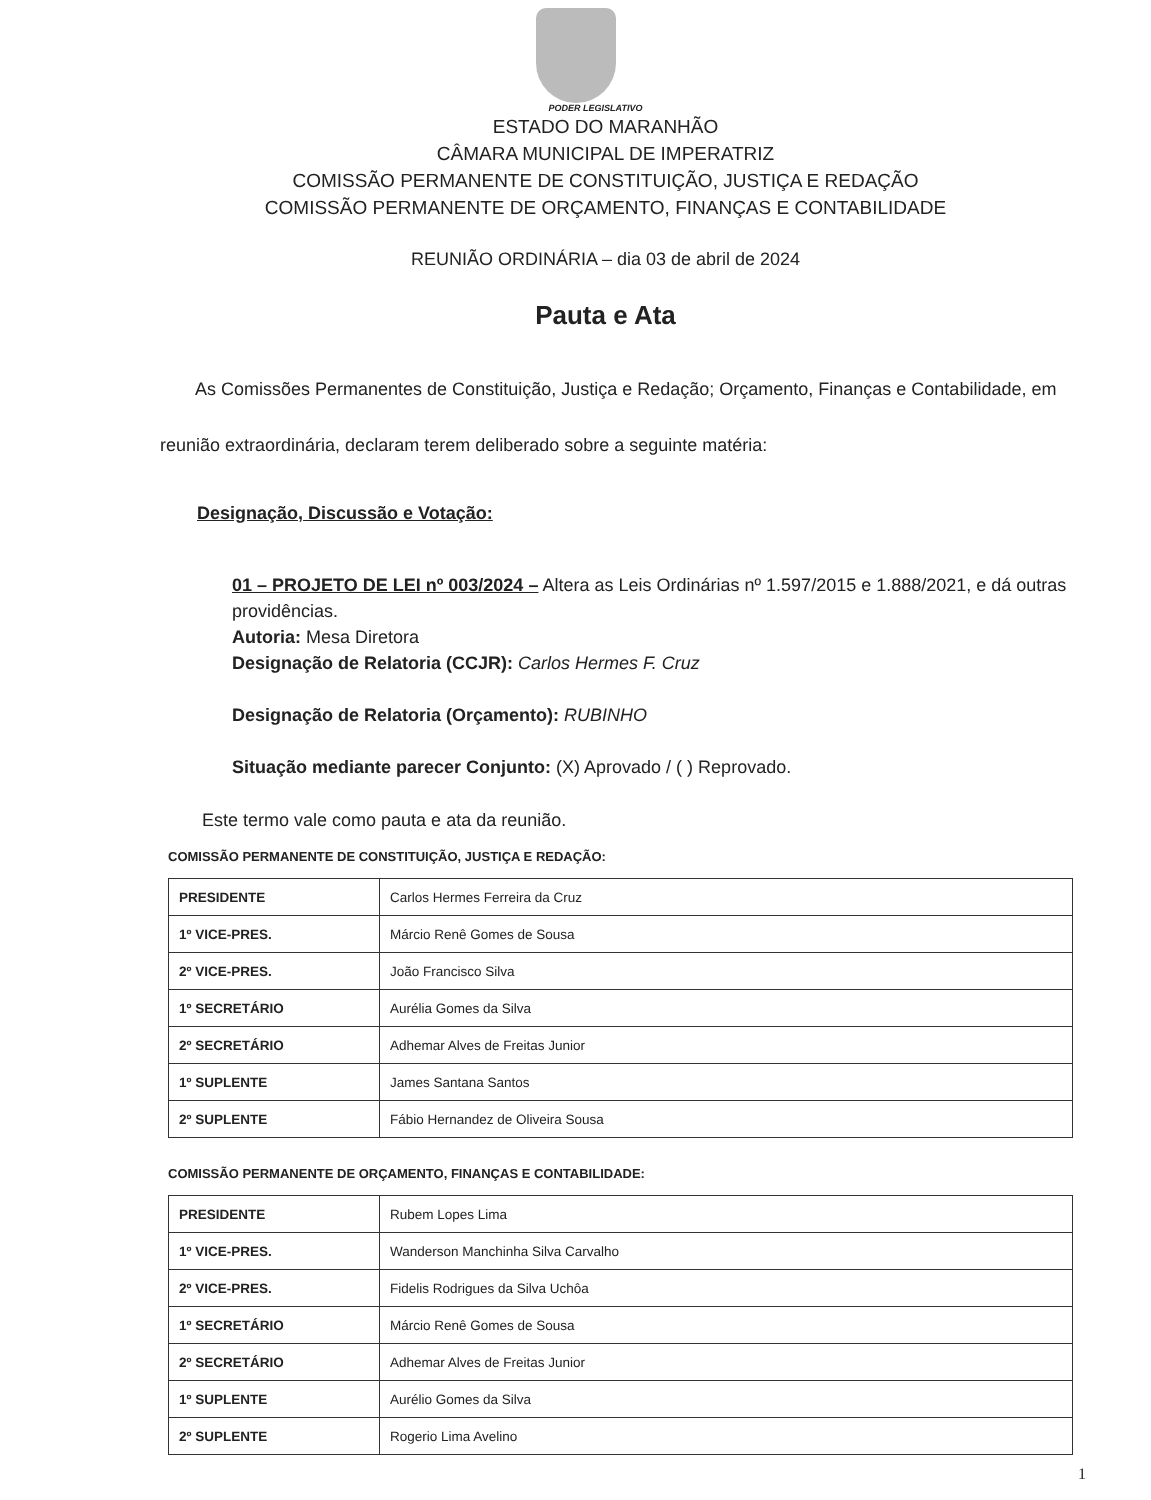PODER LEGISLATIVO
ESTADO DO MARANHÃO
CÂMARA MUNICIPAL DE IMPERATRIZ
COMISSÃO PERMANENTE DE CONSTITUIÇÃO, JUSTIÇA E REDAÇÃO
COMISSÃO PERMANENTE DE ORÇAMENTO, FINANÇAS E CONTABILIDADE
REUNIÃO ORDINÁRIA – dia 03 de abril de 2024
Pauta e Ata
As Comissões Permanentes de Constituição, Justiça e Redação; Orçamento, Finanças e Contabilidade, em reunião extraordinária, declaram terem deliberado sobre a seguinte matéria:
Designação, Discussão e Votação:
01 – PROJETO DE LEI nº 003/2024 – Altera as Leis Ordinárias nº 1.597/2015 e 1.888/2021, e dá outras providências.
Autoria: Mesa Diretora
Designação de Relatoria (CCJR): Carlos Hermes F. Cruz
Designação de Relatoria (Orçamento): RUBINHO
Situação mediante parecer Conjunto: (X) Aprovado / ( ) Reprovado.
Este termo vale como pauta e ata da reunião.
COMISSÃO PERMANENTE DE CONSTITUIÇÃO, JUSTIÇA E REDAÇÃO:
| PRESIDENTE | Carlos Hermes Ferreira da Cruz |
| 1º VICE-PRES. | Márcio Renê Gomes de Sousa |
| 2º VICE-PRES. | João Francisco Silva |
| 1º SECRETÁRIO | Aurélia Gomes da Silva |
| 2º SECRETÁRIO | Adhemar Alves de Freitas Junior |
| 1º SUPLENTE | James Santana Santos |
| 2º SUPLENTE | Fábio Hernandez de Oliveira Sousa |
COMISSÃO PERMANENTE DE ORÇAMENTO, FINANÇAS E CONTABILIDADE:
| PRESIDENTE | Rubem Lopes Lima |
| 1º VICE-PRES. | Wanderson Manchinha Silva Carvalho |
| 2º VICE-PRES. | Fidelis Rodrigues da Silva Uchôa |
| 1º SECRETÁRIO | Márcio Renê Gomes de Sousa |
| 2º SECRETÁRIO | Adhemar Alves de Freitas Junior |
| 1º SUPLENTE | Aurélio Gomes da Silva |
| 2º SUPLENTE | Rogerio Lima Avelino |
1